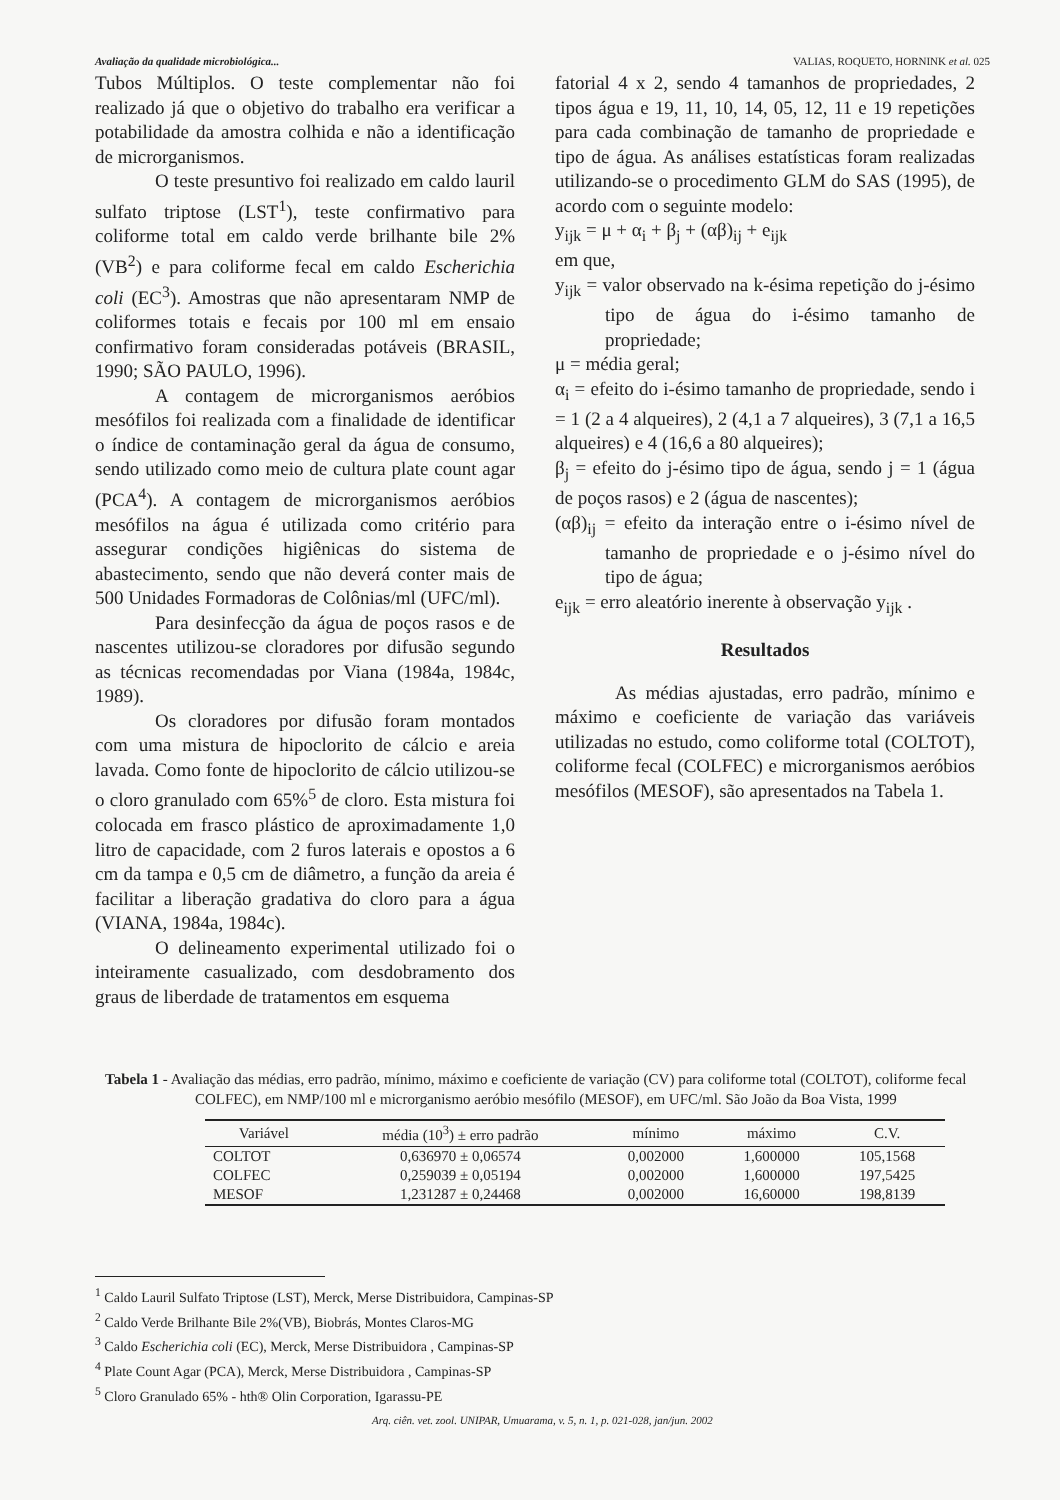Avaliação da qualidade microbiológica... VALIAS, ROQUETO, HORNINK et al. 025
Tubos Múltiplos. O teste complementar não foi realizado já que o objetivo do trabalho era verificar a potabilidade da amostra colhida e não a identificação de microrganismos.
O teste presuntivo foi realizado em caldo lauril sulfato triptose (LST<sup>1</sup>), teste confirmativo para coliforme total em caldo verde brilhante bile 2% (VB<sup>2</sup>) e para coliforme fecal em caldo Escherichia coli (EC<sup>3</sup>). Amostras que não apresentaram NMP de coliformes totais e fecais por 100 ml em ensaio confirmativo foram consideradas potáveis (BRASIL, 1990; SÃO PAULO, 1996).
A contagem de microrganismos aeróbios mesófilos foi realizada com a finalidade de identificar o índice de contaminação geral da água de consumo, sendo utilizado como meio de cultura plate count agar (PCA<sup>4</sup>). A contagem de microrganismos aeróbios mesófilos na água é utilizada como critério para assegurar condições higiênicas do sistema de abastecimento, sendo que não deverá conter mais de 500 Unidades Formadoras de Colônias/ml (UFC/ml).
Para desinfecção da água de poços rasos e de nascentes utilizou-se cloradores por difusão segundo as técnicas recomendadas por Viana (1984a, 1984c, 1989).
Os cloradores por difusão foram montados com uma mistura de hipoclorito de cálcio e areia lavada. Como fonte de hipoclorito de cálcio utilizou-se o cloro granulado com 65%<sup>5</sup> de cloro. Esta mistura foi colocada em frasco plástico de aproximadamente 1,0 litro de capacidade, com 2 furos laterais e opostos a 6 cm da tampa e 0,5 cm de diâmetro, a função da areia é facilitar a liberação gradativa do cloro para a água (VIANA, 1984a, 1984c).
O delineamento experimental utilizado foi o inteiramente casualizado, com desdobramento dos graus de liberdade de tratamentos em esquema
fatorial 4 x 2, sendo 4 tamanhos de propriedades, 2 tipos água e 19, 11, 10, 14, 05, 12, 11 e 19 repetições para cada combinação de tamanho de propriedade e tipo de água. As análises estatísticas foram realizadas utilizando-se o procedimento GLM do SAS (1995), de acordo com o seguinte modelo:
y<sub>ijk</sub> = μ + α<sub>i</sub> + β<sub>j</sub> + (αβ)<sub>ij</sub> + e<sub>ijk</sub>
em que,
y<sub>ijk</sub> = valor observado na k-ésima repetição do j-ésimo tipo de água do i-ésimo tamanho de propriedade;
μ = média geral;
α<sub>i</sub> = efeito do i-ésimo tamanho de propriedade, sendo i = 1 (2 a 4 alqueires), 2 (4,1 a 7 alqueires), 3 (7,1 a 16,5 alqueires) e 4 (16,6 a 80 alqueires);
β<sub>j</sub> = efeito do j-ésimo tipo de água, sendo j = 1 (água de poços rasos) e 2 (água de nascentes);
(αβ)<sub>ij</sub> = efeito da interação entre o i-ésimo nível de tamanho de propriedade e o j-ésimo nível do tipo de água;
e<sub>ijk</sub> = erro aleatório inerente à observação y<sub>ijk</sub> .
Resultados
As médias ajustadas, erro padrão, mínimo e máximo e coeficiente de variação das variáveis utilizadas no estudo, como coliforme total (COLTOT), coliforme fecal (COLFEC) e microrganismos aeróbios mesófilos (MESOF), são apresentados na Tabela 1.
Tabela 1 - Avaliação das médias, erro padrão, mínimo, máximo e coeficiente de variação (CV) para coliforme total (COLTOT), coliforme fecal COLFEC), em NMP/100 ml e microrganismo aeróbio mesófilo (MESOF), em UFC/ml. São João da Boa Vista, 1999
| Variável | média (10<sup>3</sup>) ± erro padrão | mínimo | máximo | C.V. |
| --- | --- | --- | --- | --- |
| COLTOT | 0,636970 ± 0,06574 | 0,002000 | 1,600000 | 105,1568 |
| COLFEC | 0,259039 ± 0,05194 | 0,002000 | 1,600000 | 197,5425 |
| MESOF | 1,231287 ± 0,24468 | 0,002000 | 16,60000 | 198,8139 |
<sup>1</sup> Caldo Lauril Sulfato Triptose (LST), Merck, Merse Distribuidora, Campinas-SP
<sup>2</sup> Caldo Verde Brilhante Bile 2%(VB), Biobrás, Montes Claros-MG
<sup>3</sup> Caldo Escherichia coli (EC), Merck, Merse Distribuidora , Campinas-SP
<sup>4</sup> Plate Count Agar (PCA), Merck, Merse Distribuidora , Campinas-SP
<sup>5</sup> Cloro Granulado 65% - hth® Olin Corporation, Igarassu-PE
Arq. ciên. vet. zool. UNIPAR, Umuarama, v. 5, n. 1, p. 021-028, jan/jun. 2002